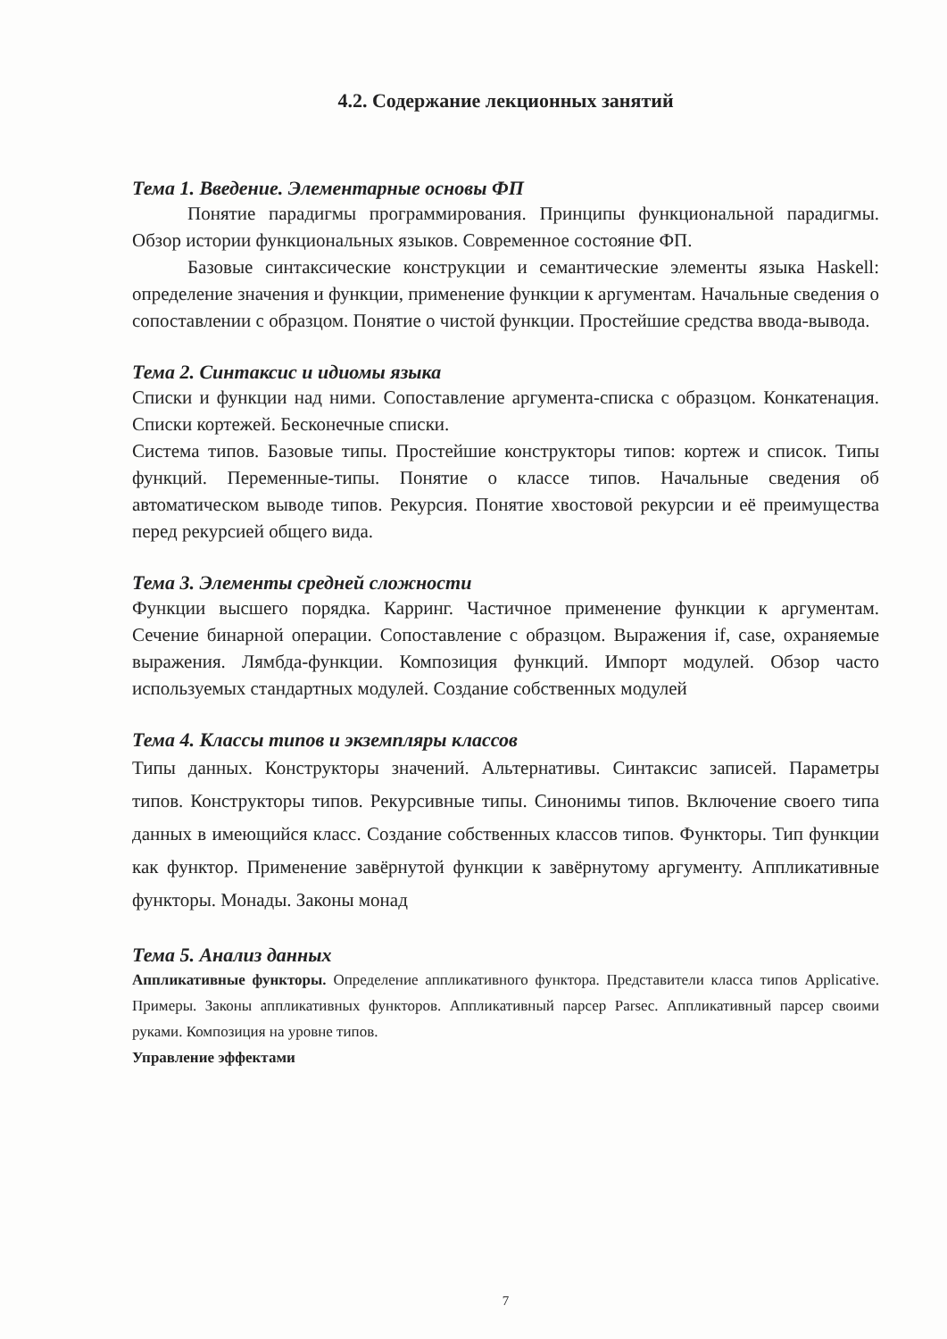4.2. Содержание лекционных занятий
Тема 1. Введение. Элементарные основы ФП
Понятие парадигмы программирования. Принципы функциональной парадигмы. Обзор истории функциональных языков. Современное состояние ФП.
Базовые синтаксические конструкции и семантические элементы языка Haskell: определение значения и функции, применение функции к аргументам. Начальные сведения о сопоставлении с образцом. Понятие о чистой функции. Простейшие средства ввода-вывода.
Тема 2. Синтаксис и идиомы языка
Списки и функции над ними. Сопоставление аргумента-списка с образцом. Конкатенация. Списки кортежей. Бесконечные списки.
Система типов. Базовые типы. Простейшие конструкторы типов: кортеж и список. Типы функций. Переменные-типы. Понятие о классе типов. Начальные сведения об автоматическом выводе типов. Рекурсия. Понятие хвостовой рекурсии и её преимущества перед рекурсией общего вида.
Тема 3. Элементы средней сложности
Функции высшего порядка. Карринг. Частичное применение функции к аргументам. Сечение бинарной операции. Сопоставление с образцом. Выражения if, case, охраняемые выражения. Лямбда-функции. Композиция функций. Импорт модулей. Обзор часто используемых стандартных модулей. Создание собственных модулей
Тема 4. Классы типов и экземпляры классов
Типы данных. Конструкторы значений. Альтернативы. Синтаксис записей. Параметры типов. Конструкторы типов. Рекурсивные типы. Синонимы типов. Включение своего типа данных в имеющийся класс. Создание собственных классов типов. Функторы. Тип функции как функтор. Применение завёрнутой функции к завёрнутому аргументу. Аппликативные функторы. Монады. Законы монад
Тема 5. Анализ данных
Аппликативные функторы. Определение аппликативного функтора. Представители класса типов Applicative. Примеры. Законы аппликативных функторов. Аппликативный парсер Parsec. Аппликативный парсер своими руками. Композиция на уровне типов.
Управление эффектами
7